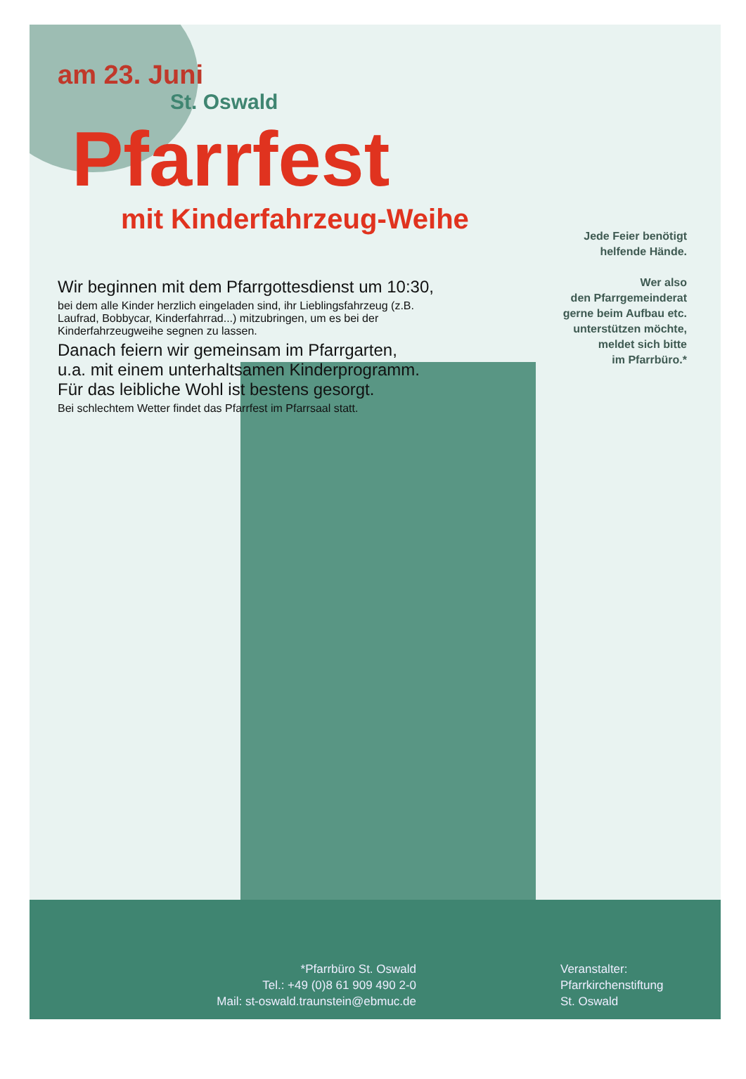am 23. Juni
St. Oswald
Pfarrfest
mit Kinderfahrzeug-Weihe
Wir beginnen mit dem Pfarrgottesdienst um 10:30,
bei dem alle Kinder herzlich eingeladen sind, ihr Lieblingsfahrzeug (z.B. Laufrad, Bobbycar, Kinderfahrrad...) mitzubringen, um es bei der Kinderfahrzeugweihe segnen zu lassen.
Danach feiern wir gemeinsam im Pfarrgarten,
u.a. mit einem unterhaltsamen Kinderprogramm.
Für das leibliche Wohl ist bestens gesorgt.
Bei schlechtem Wetter findet das Pfarrfest im Pfarrsaal statt.
Jede Feier benötigt
helfende Hände.
Wer also
den Pfarrgemeinderat
gerne beim Aufbau etc.
unterstützen möchte,
meldet sich bitte
im Pfarrbüro.*
*Pfarrbüro St. Oswald
Tel.: +49 (0)8 61 909 490 2-0
Mail: st-oswald.traunstein@ebmuc.de
Veranstalter:
Pfarrkirchenstiftung
St. Oswald